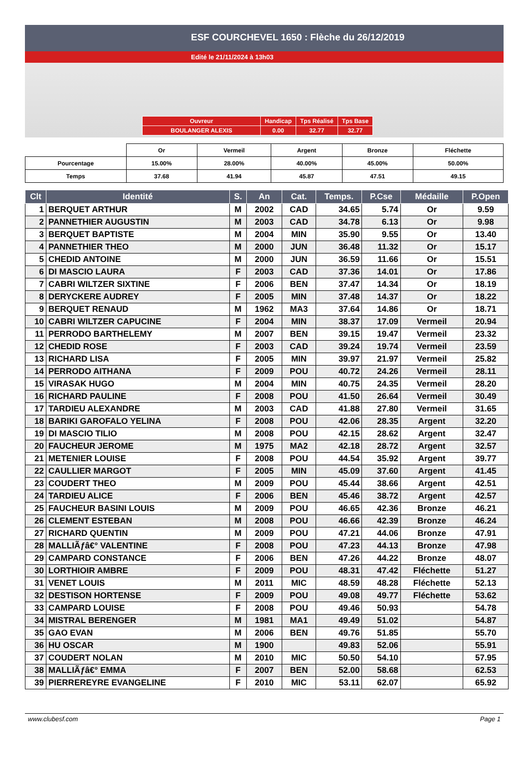ESF COURCHEVEL 1650 : Flèche du 26/12/2019
Edité le 21/11/2024 à 13h03
| Ouvreur | Handicap | Tps Réalisé | Tps Base |
| BOULANGER ALEXIS | 0.00 | 32.77 | 32.77 |
| | Or | Vermeil | Argent | Bronze | Fléchette |
| Pourcentage | 15.00% | 28.00% | 40.00% | 45.00% | 50.00% |
| Temps | 37.68 | 41.94 | 45.87 | 47.51 | 49.15 |
| Clt | Identité | S. | An | Cat. | Temps. | P.Cse | Médaille | P.Open |
| --- | --- | --- | --- | --- | --- | --- | --- | --- |
| 1 | BERQUET ARTHUR | M | 2002 | CAD | 34.65 | 5.74 | Or | 9.59 |
| 2 | PANNETHIER AUGUSTIN | M | 2003 | CAD | 34.78 | 6.13 | Or | 9.98 |
| 3 | BERQUET BAPTISTE | M | 2004 | MIN | 35.90 | 9.55 | Or | 13.40 |
| 4 | PANNETHIER THEO | M | 2000 | JUN | 36.48 | 11.32 | Or | 15.17 |
| 5 | CHEDID ANTOINE | M | 2000 | JUN | 36.59 | 11.66 | Or | 15.51 |
| 6 | DI MASCIO LAURA | F | 2003 | CAD | 37.36 | 14.01 | Or | 17.86 |
| 7 | CABRI WILTZER SIXTINE | F | 2006 | BEN | 37.47 | 14.34 | Or | 18.19 |
| 8 | DERYCKERE AUDREY | F | 2005 | MIN | 37.48 | 14.37 | Or | 18.22 |
| 9 | BERQUET RENAUD | M | 1962 | MA3 | 37.64 | 14.86 | Or | 18.71 |
| 10 | CABRI WILTZER CAPUCINE | F | 2004 | MIN | 38.37 | 17.09 | Vermeil | 20.94 |
| 11 | PERRODO BARTHELEMY | M | 2007 | BEN | 39.15 | 19.47 | Vermeil | 23.32 |
| 12 | CHEDID ROSE | F | 2003 | CAD | 39.24 | 19.74 | Vermeil | 23.59 |
| 13 | RICHARD LISA | F | 2005 | MIN | 39.97 | 21.97 | Vermeil | 25.82 |
| 14 | PERRODO AITHANA | F | 2009 | POU | 40.72 | 24.26 | Vermeil | 28.11 |
| 15 | VIRASAK HUGO | M | 2004 | MIN | 40.75 | 24.35 | Vermeil | 28.20 |
| 16 | RICHARD PAULINE | F | 2008 | POU | 41.50 | 26.64 | Vermeil | 30.49 |
| 17 | TARDIEU ALEXANDRE | M | 2003 | CAD | 41.88 | 27.80 | Vermeil | 31.65 |
| 18 | BARIKI GAROFALO YELINA | F | 2008 | POU | 42.06 | 28.35 | Argent | 32.20 |
| 19 | DI MASCIO TILIO | M | 2008 | POU | 42.15 | 28.62 | Argent | 32.47 |
| 20 | FAUCHEUR JEROME | M | 1975 | MA2 | 42.18 | 28.72 | Argent | 32.57 |
| 21 | METENIER LOUISE | F | 2008 | POU | 44.54 | 35.92 | Argent | 39.77 |
| 22 | CAULLIER MARGOT | F | 2005 | MIN | 45.09 | 37.60 | Argent | 41.45 |
| 23 | COUDERT THEO | M | 2009 | POU | 45.44 | 38.66 | Argent | 42.51 |
| 24 | TARDIEU ALICE | F | 2006 | BEN | 45.46 | 38.72 | Argent | 42.57 |
| 25 | FAUCHEUR BASINI LOUIS | M | 2009 | POU | 46.65 | 42.36 | Bronze | 46.21 |
| 26 | CLEMENT ESTEBAN | M | 2008 | POU | 46.66 | 42.39 | Bronze | 46.24 |
| 27 | RICHARD QUENTIN | M | 2009 | POU | 47.21 | 44.06 | Bronze | 47.91 |
| 28 | MALLIÃƒâ€° VALENTINE | F | 2008 | POU | 47.23 | 44.13 | Bronze | 47.98 |
| 29 | CAMPARD CONSTANCE | F | 2006 | BEN | 47.26 | 44.22 | Bronze | 48.07 |
| 30 | LORTHIOIR AMBRE | F | 2009 | POU | 48.31 | 47.42 | Fléchette | 51.27 |
| 31 | VENET LOUIS | M | 2011 | MIC | 48.59 | 48.28 | Fléchette | 52.13 |
| 32 | DESTISON HORTENSE | F | 2009 | POU | 49.08 | 49.77 | Fléchette | 53.62 |
| 33 | CAMPARD LOUISE | F | 2008 | POU | 49.46 | 50.93 | | 54.78 |
| 34 | MISTRAL BERENGER | M | 1981 | MA1 | 49.49 | 51.02 | | 54.87 |
| 35 | GAO EVAN | M | 2006 | BEN | 49.76 | 51.85 | | 55.70 |
| 36 | HU OSCAR | M | 1900 | | 49.83 | 52.06 | | 55.91 |
| 37 | COUDERT NOLAN | M | 2010 | MIC | 50.50 | 54.10 | | 57.95 |
| 38 | MALLIÃƒâ€° EMMA | F | 2007 | BEN | 52.00 | 58.68 | | 62.53 |
| 39 | PIERREREYRE EVANGELINE | F | 2010 | MIC | 53.11 | 62.07 | | 65.92 |
www.clubesf.com Page 1